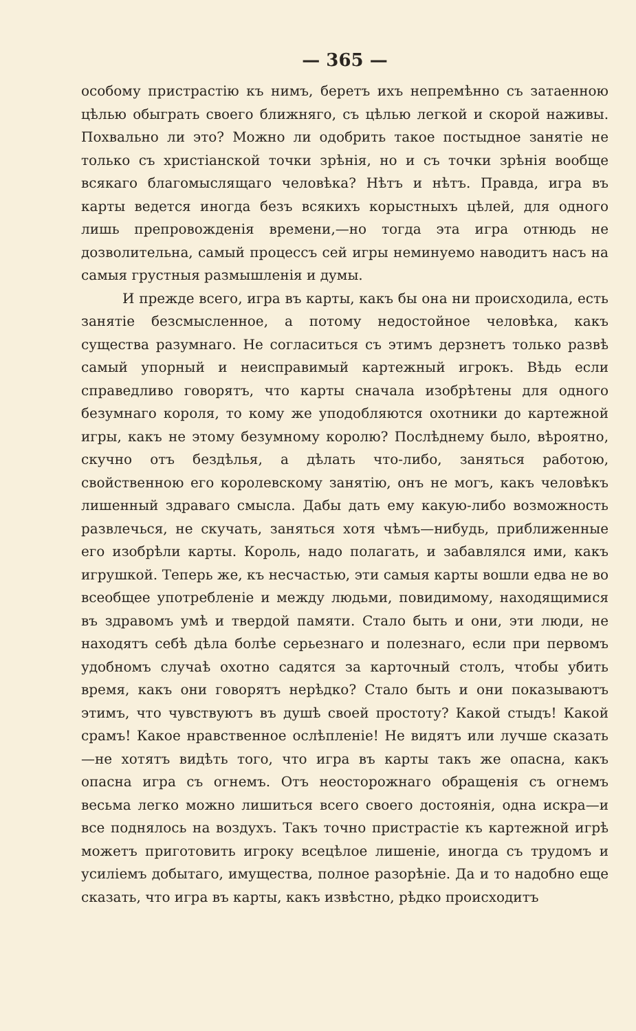— 365 —
особому пристрастію къ нимъ, беретъ ихъ непремѣнно съ затаенною цѣлью обыграть своего ближняго, съ цѣлью легкой и скорой наживы. Похвально ли это? Можно ли одобрить такое постыдное занятіе не только съ христіанской точки зрѣнія, но и съ точки зрѣнія вообще всякаго благомыслящаго человѣка? Нѣтъ и нѣтъ. Правда, игра въ карты ведется иногда безъ всякихъ корыстныхъ цѣлей, для одного лишь препровожденія времени,—но тогда эта игра отнюдь не дозволительна, самый процессъ сей игры неминуемо наводитъ насъ на самыя грустныя размышленія и думы.
И прежде всего, игра въ карты, какъ бы она ни происходила, есть занятіе безсмысленное, а потому недостойное человѣка, какъ существа разумнаго. Не согласиться съ этимъ дерзнетъ только развѣ самый упорный и неисправимый картежный игрокъ. Вѣдь если справедливо говорятъ, что карты сначала изобрѣтены для одного безумнаго короля, то кому же уподобляются охотники до картежной игры, какъ не этому безумному королю? Послѣднему было, вѣроятно, скучно отъ бездѣлья, а дѣлать что-либо, заняться работою, свойственною его королевскому занятію, онъ не могъ, какъ человѣкъ лишенный здраваго смысла. Дабы дать ему какую-либо возможность развлечься, не скучать, заняться хотя чѣмъ—нибудь, приближенные его изобрѣли карты. Король, надо полагать, и забавлялся ими, какъ игрушкой. Теперь же, къ несчастью, эти самыя карты вошли едва не во всеобщее употребленіе и между людьми, повидимому, находящимися въ здравомъ умѣ и твердой памяти. Стало быть и они, эти люди, не находятъ себѣ дѣла болѣе серьезнаго и полезнаго, если при первомъ удобномъ случаѣ охотно садятся за карточный столъ, чтобы убить время, какъ они говорятъ нерѣдко? Стало быть и они показываютъ этимъ, что чувствуютъ въ душѣ своей простоту? Какой стыдъ! Какой срамъ! Какое нравственное ослѣпленіе! Не видятъ или лучше сказать—не хотятъ видѣть того, что игра въ карты такъ же опасна, какъ опасна игра съ огнемъ. Отъ неосторожнаго обращенія съ огнемъ весьма легко можно лишиться всего своего достоянія, одна искра—и все поднялось на воздухъ. Такъ точно пристрастіе къ картежной игрѣ можетъ приготовить игроку всецѣлое лишеніе, иногда съ трудомъ и усиліемъ добытаго, имущества, полное разорѣніе. Да и то надобно еще сказать, что игра въ карты, какъ извѣстно, рѣдко происходитъ